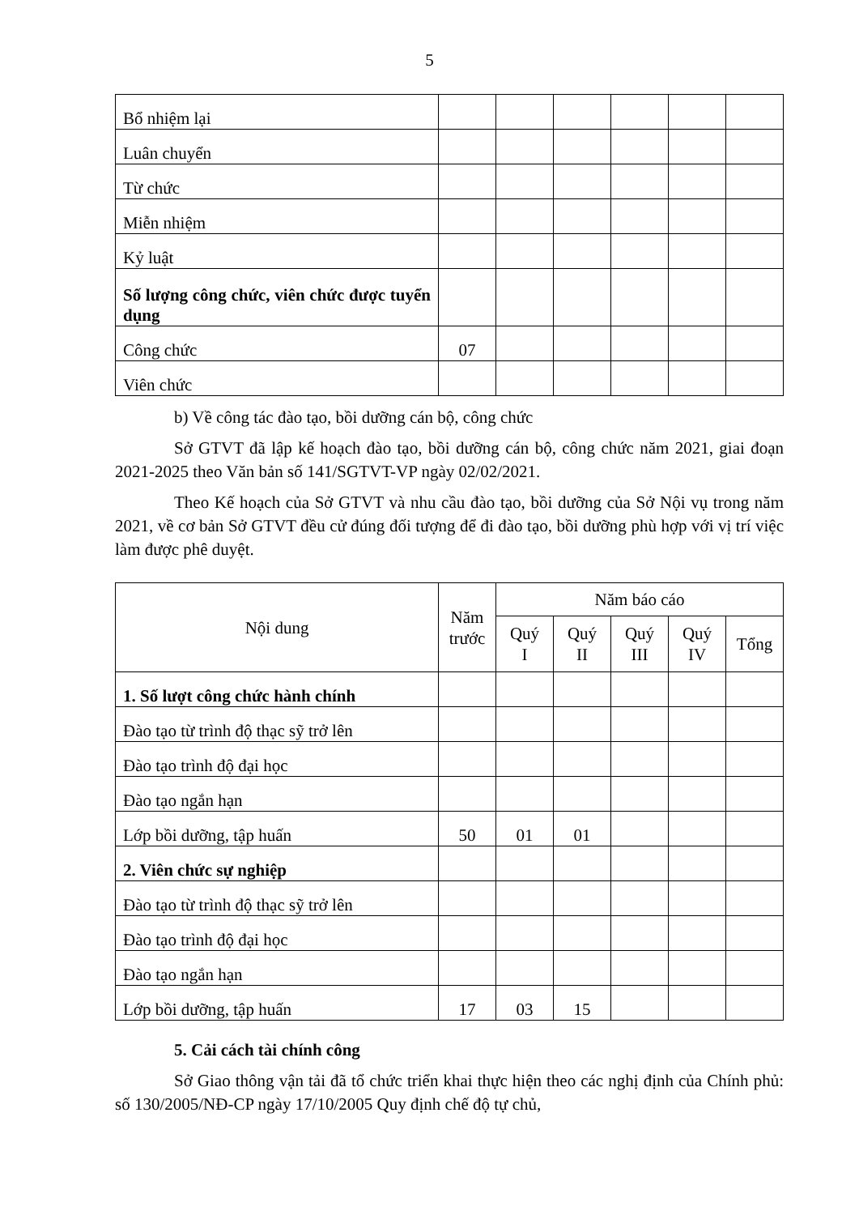5
| Bổ nhiệm lại | | | | | | |
| Luân chuyển | | | | | | |
| Từ chức | | | | | | |
| Miễn nhiệm | | | | | | |
| Kỷ luật | | | | | | |
| Số lượng công chức, viên chức được tuyển dụng | | | | | | |
| Công chức | 07 | | | | | |
| Viên chức | | | | | | |
b) Về công tác đào tạo, bồi dưỡng cán bộ, công chức
Sở GTVT đã lập kế hoạch đào tạo, bồi dưỡng cán bộ, công chức năm 2021, giai đoạn 2021-2025 theo Văn bản số 141/SGTVT-VP ngày 02/02/2021.
Theo Kế hoạch của Sở GTVT và nhu cầu đào tạo, bồi dưỡng của Sở Nội vụ trong năm 2021, về cơ bản Sở GTVT đều cử đúng đối tượng để đi đào tạo, bồi dưỡng phù hợp với vị trí việc làm được phê duyệt.
| Nội dung | Năm trước | Năm báo cáo | | | | |
| --- | --- | --- | --- | --- | --- | --- |
| | | Quý I | Quý II | Quý III | Quý IV | Tổng |
| 1. Số lượt công chức hành chính | | | | | | |
| Đào tạo từ trình độ thạc sỹ trở lên | | | | | | |
| Đào tạo trình độ đại học | | | | | | |
| Đào tạo ngắn hạn | | | | | | |
| Lớp bồi dưỡng, tập huấn | 50 | 01 | 01 | | | |
| 2. Viên chức sự nghiệp | | | | | | |
| Đào tạo từ trình độ thạc sỹ trở lên | | | | | | |
| Đào tạo trình độ đại học | | | | | | |
| Đào tạo ngắn hạn | | | | | | |
| Lớp bồi dưỡng, tập huấn | 17 | 03 | 15 | | | |
5. Cải cách tài chính công
Sở Giao thông vận tải đã tổ chức triển khai thực hiện theo các nghị định của Chính phủ: số 130/2005/NĐ-CP ngày 17/10/2005 Quy định chế độ tự chủ,